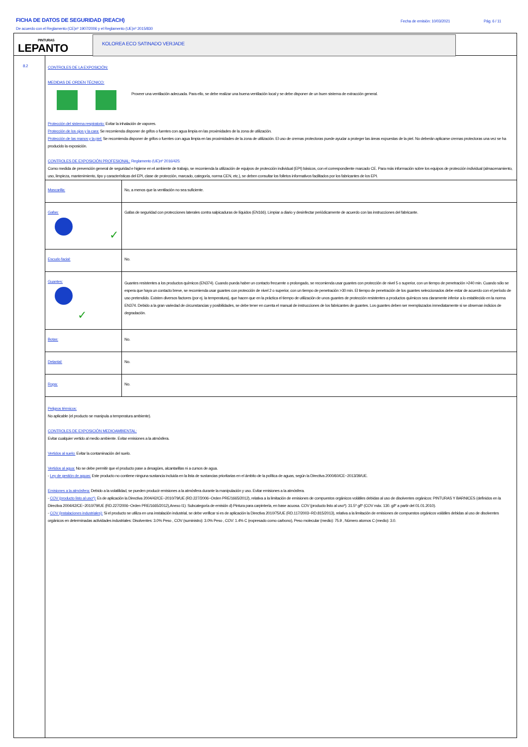FICHA DE DATOS DE SEGURIDAD (REACH)
De acuerdo con el Reglamento (CE)nº 1907/2006 y el Reglamento (UE)nº 2015/830
Fecha de emisión: 10/03/2021 Pág. 6 / 11
PINTURAS
LEPANTO
KOLOREA ECO SATINADO VERJADE
8.2
CONTROLES DE LA EXPOSICIÓN:
MEDIDAS DE ORDEN TÉCNICO:
Proveer una ventilación adecuada. Para ello, se debe realizar una buena ventilación local y se debe disponer de un buen sistema de extracción general.
Protección del sistema respiratorio: Evitar la inhalación de vapores.
Protección de los ojos y la cara: Se recomienda disponer de grifos o fuentes con agua limpia en las proximidades de la zona de utilización.
Protección de las manos y la piel: Se recomienda disponer de grifos o fuentes con agua limpia en las proximidades de la zona de utilización. El uso de cremas protectoras puede ayudar a proteger las áreas expuestas de la piel. No deberán aplicarse cremas protectoras una vez se ha producido la exposición.
CONTROLES DE EXPOSICIÓN PROFESIONAL: Reglamento (UE)nº 2016/425:
Como medida de prevención general de seguridad e higiene en el ambiente de trabajo, se recomienda la utilización de equipos de protección individual (EPI) básicos, con el correspondiente marcado CE. Para más información sobre los equipos de protección individual (almacenamiento, uso, limpieza, mantenimiento, tipo y características del EPI, clase de protección, marcado, categoría, norma CEN, etc.), se deben consultar los folletos informativos facilitados por los fabricantes de los EPI.
| Mascarilla: | No, a menos que la ventilación no sea suficiente. |
| Gafas: ✓ | Gafas de seguridad con protecciones laterales contra salpicaduras de líquidos (EN166). Limpiar a diario y desinfectar periódicamente de acuerdo con las instrucciones del fabricante. |
| Escudo facial: | No. |
| Guantes: ✓ | Guantes resistentes a los productos químicos (EN374). Cuando pueda haber un contacto frecuente o prolongado, se recomienda usar guantes con protección de nivel 5 o superior, con un tiempo de penetración >240 min. Cuando sólo se espera que haya un contacto breve, se recomienda usar guantes con protección de nivel 2 o superior, con un tiempo de penetración >30 min. El tiempo de penetración de los guantes seleccionados debe estar de acuerdo con el período de uso pretendido. Existen diversos factores (por ej. la temperatura), que hacen que en la práctica el tiempo de utilización de unos guantes de protección resistentes a productos químicos sea claramente inferior a lo establecido en la norma EN374. Debido a la gran variedad de circunstancias y posibilidades, se debe tener en cuenta el manual de instrucciones de los fabricantes de guantes. Los guantes deben ser reemplazados inmediatamente si se observan indicios de degradación. |
| Botas: | No. |
| Delantal: | No. |
| Ropa: | No. |
Peligros térmicos:
No aplicable (el producto se manipula a temperatura ambiente).
CONTROLES DE EXPOSICIÓN MEDIOAMBIENTAL:
Evitar cualquier vertido al medio ambiente. Evitar emisiones a la atmósfera.
Vertidos al suelo: Evitar la contaminación del suelo.
Vertidos al agua: No se debe permitir que el producto pase a desagües, alcantarillas ni a cursos de agua.
- Ley de gestión de aguas: Este producto no contiene ninguna sustancia incluida en la lista de sustancias prioritarias en el ámbito de la política de aguas, según la Directiva 2000/60/CE~2013/39/UE.
Emisiones a la atmósfera: Debido a la volatilidad, se pueden producir emisiones a la atmósfera durante la manipulación y uso. Evitar emisiones a la atmósfera.
- COV (producto listo al uso*): Es de aplicación la Directiva 2004/42/CE~2010/79/UE (RD.227/2006~Orden PRE/1665/2012), relativa a la limitación de emisiones de compuestos orgánicos volátiles debidas al uso de disolventes orgánicos: PINTURAS Y BARNICES (definidos en la Directiva 2004/42/CE~2010/79/UE (RD.227/2006~Orden PRE/1665/2012),Anexo I1): Subcategoría de emisión d) Pintura para carpintería, en base acuosa. COV (producto listo al uso*): 31.5* g/l* (COV máx. 130. g/l* a partir del 01.01.2010).
- COV (instalaciones industriales): Si el producto se utiliza en una instalación industrial, se debe verificar si es de aplicación la Directiva 2010/75/UE (RD.117/2003~RD.815/2013), relativa a la limitación de emisiones de compuestos orgánicos volátiles debidas al uso de disolventes orgánicos en determinadas actividades industriales: Disolventes: 3.0% Peso , COV (suministro): 3.0% Peso , COV: 1.4% C (expresado como carbono), Peso molecular (medio): 75.9 , Número atomos C (medio): 3.0.